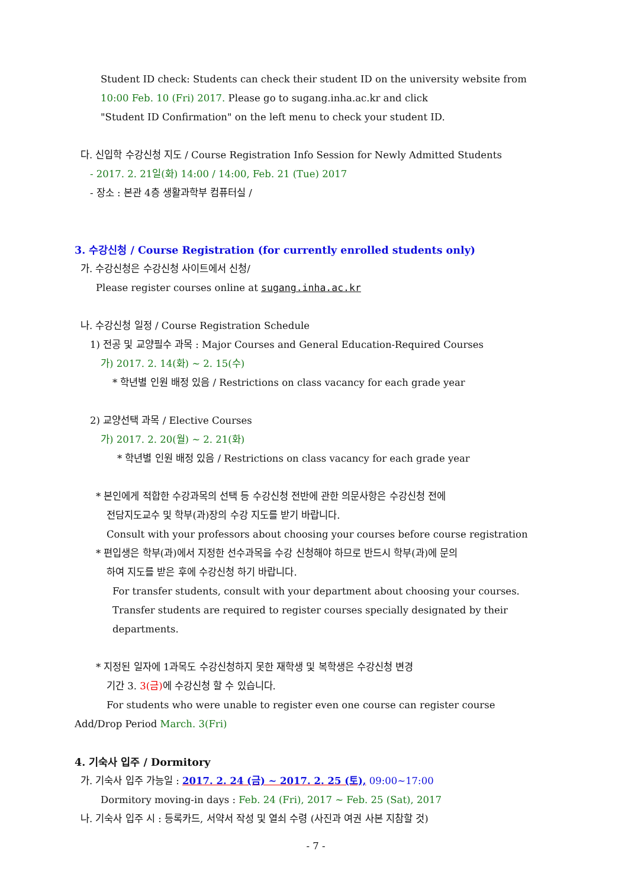Student ID check: Students can check their student ID on the university website from
10:00 Feb. 10 (Fri) 2017. Please go to sugang.inha.ac.kr and click
"Student ID Confirmation" on the left menu to check your student ID.
다. 신입학 수강신청 지도 / Course Registration Info Session for Newly Admitted Students
- 2017. 2. 21일(화) 14:00 / 14:00, Feb. 21 (Tue) 2017
- 장소 : 본관 4층 생활과학부 컴퓨터실 /
3. 수강신청 / Course Registration (for currently enrolled students only)
가. 수강신청은 수강신청 사이트에서 신청/
Please register courses online at sugang.inha.ac.kr
나. 수강신청 일정 / Course Registration Schedule
1) 전공 및 교양필수 과목 : Major Courses and General Education-Required Courses
가) 2017. 2. 14(화) ~ 2. 15(수)
* 학년별 인원 배정 있음 / Restrictions on class vacancy for each grade year
2) 교양선택 과목 / Elective Courses
가) 2017. 2. 20(월) ~ 2. 21(화)
* 학년별 인원 배정 있음 / Restrictions on class vacancy for each grade year
* 본인에게 적합한 수강과목의 선택 등 수강신청 전반에 관한 의문사항은 수강신청 전에
전담지도교수 및 학부(과)장의 수강 지도를 받기 바랍니다.
Consult with your professors about choosing your courses before course registration
* 편입생은 학부(과)에서 지정한 선수과목을 수강 신청해야 하므로 반드시 학부(과)에 문의
하여 지도를 받은 후에 수강신청 하기 바랍니다.
For transfer students, consult with your department about choosing your courses.
Transfer students are required to register courses specially designated by their
departments.
* 지정된 일자에 1과목도 수강신청하지 못한 재학생 및 복학생은 수강신청 변경
기간 3. 3(금) 에 수강신청 할 수 있습니다.
For students who were unable to register even one course can register course
Add/Drop Period March. 3(Fri)
4. 기숙사 입주 / Dormitory
가. 기숙사 입주 가능일 : 2017. 2. 24 (금) ~ 2017. 2. 25 (토), 09:00~17:00
Dormitory moving-in days : Feb. 24 (Fri), 2017 ~ Feb. 25 (Sat), 2017
나. 기숙사 입주 시 : 등록카드, 서약서 작성 및 열쇠 수령 (사진과 여권 사본 지참할 것)
- 7 -